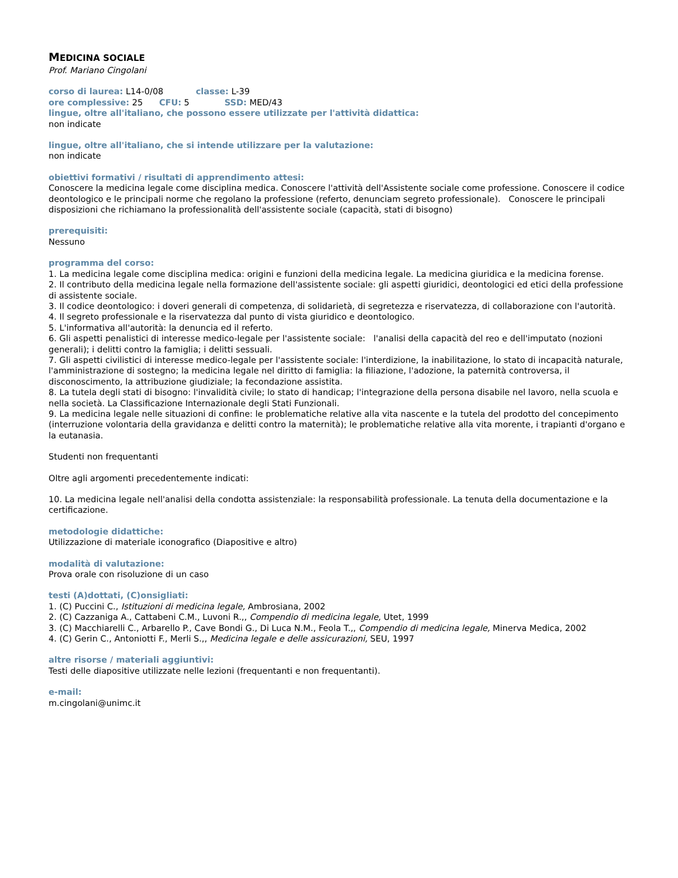MEDICINA SOCIALE
Prof. Mariano Cingolani
corso di laurea: L14-0/08 classe: L-39
ore complessive: 25 CFU: 5 SSD: MED/43
lingue, oltre all'italiano, che possono essere utilizzate per l'attività didattica:
non indicate
lingue, oltre all'italiano, che si intende utilizzare per la valutazione:
non indicate
obiettivi formativi / risultati di apprendimento attesi:
Conoscere la medicina legale come disciplina medica. Conoscere l'attività dell'Assistente sociale come professione. Conoscere il codice deontologico e le principali norme che regolano la professione (referto, denunciam segreto professionale). Conoscere le principali disposizioni che richiamano la professionalità dell'assistente sociale (capacità, stati di bisogno)
prerequisiti:
Nessuno
programma del corso:
1. La medicina legale come disciplina medica: origini e funzioni della medicina legale. La medicina giuridica e la medicina forense.
2. Il contributo della medicina legale nella formazione dell'assistente sociale: gli aspetti giuridici, deontologici ed etici della professione di assistente sociale.
3. Il codice deontologico: i doveri generali di competenza, di solidarietà, di segretezza e riservatezza, di collaborazione con l'autorità.
4. Il segreto professionale e la riservatezza dal punto di vista giuridico e deontologico.
5. L'informativa all'autorità: la denuncia ed il referto.
6. Gli aspetti penalistici di interesse medico-legale per l'assistente sociale: l'analisi della capacità del reo e dell'imputato (nozioni generali); i delitti contro la famiglia; i delitti sessuali.
7. Gli aspetti civilistici di interesse medico-legale per l'assistente sociale: l'interdizione, la inabilitazione, lo stato di incapacità naturale, l'amministrazione di sostegno; la medicina legale nel diritto di famiglia: la filiazione, l'adozione, la paternità controversa, il disconoscimento, la attribuzione giudiziale; la fecondazione assistita.
8. La tutela degli stati di bisogno: l'invalidità civile; lo stato di handicap; l'integrazione della persona disabile nel lavoro, nella scuola e nella società. La Classificazione Internazionale degli Stati Funzionali.
9. La medicina legale nelle situazioni di confine: le problematiche relative alla vita nascente e la tutela del prodotto del concepimento (interruzione volontaria della gravidanza e delitti contro la maternità); le problematiche relative alla vita morente, i trapianti d'organo e la eutanasia.
Studenti non frequentanti
Oltre agli argomenti precedentemente indicati:
10. La medicina legale nell'analisi della condotta assistenziale: la responsabilità professionale. La tenuta della documentazione e la certificazione.
metodologie didattiche:
Utilizzazione di materiale iconografico (Diapositive e altro)
modalità di valutazione:
Prova orale con risoluzione di un caso
testi (A)dottati, (C)onsigliati:
1. (C) Puccini C., Istituzioni di medicina legale, Ambrosiana, 2002
2. (C) Cazzaniga A., Cattabeni C.M., Luvoni R.,, Compendio di medicina legale, Utet, 1999
3. (C) Macchiarelli C., Arbarello P., Cave Bondi G., Di Luca N.M., Feola T.,, Compendio di medicina legale, Minerva Medica, 2002
4. (C) Gerin C., Antoniotti F., Merli S.,, Medicina legale e delle assicurazioni, SEU, 1997
altre risorse / materiali aggiuntivi:
Testi delle diapositive utilizzate nelle lezioni (frequentanti e non frequentanti).
e-mail:
m.cingolani@unimc.it